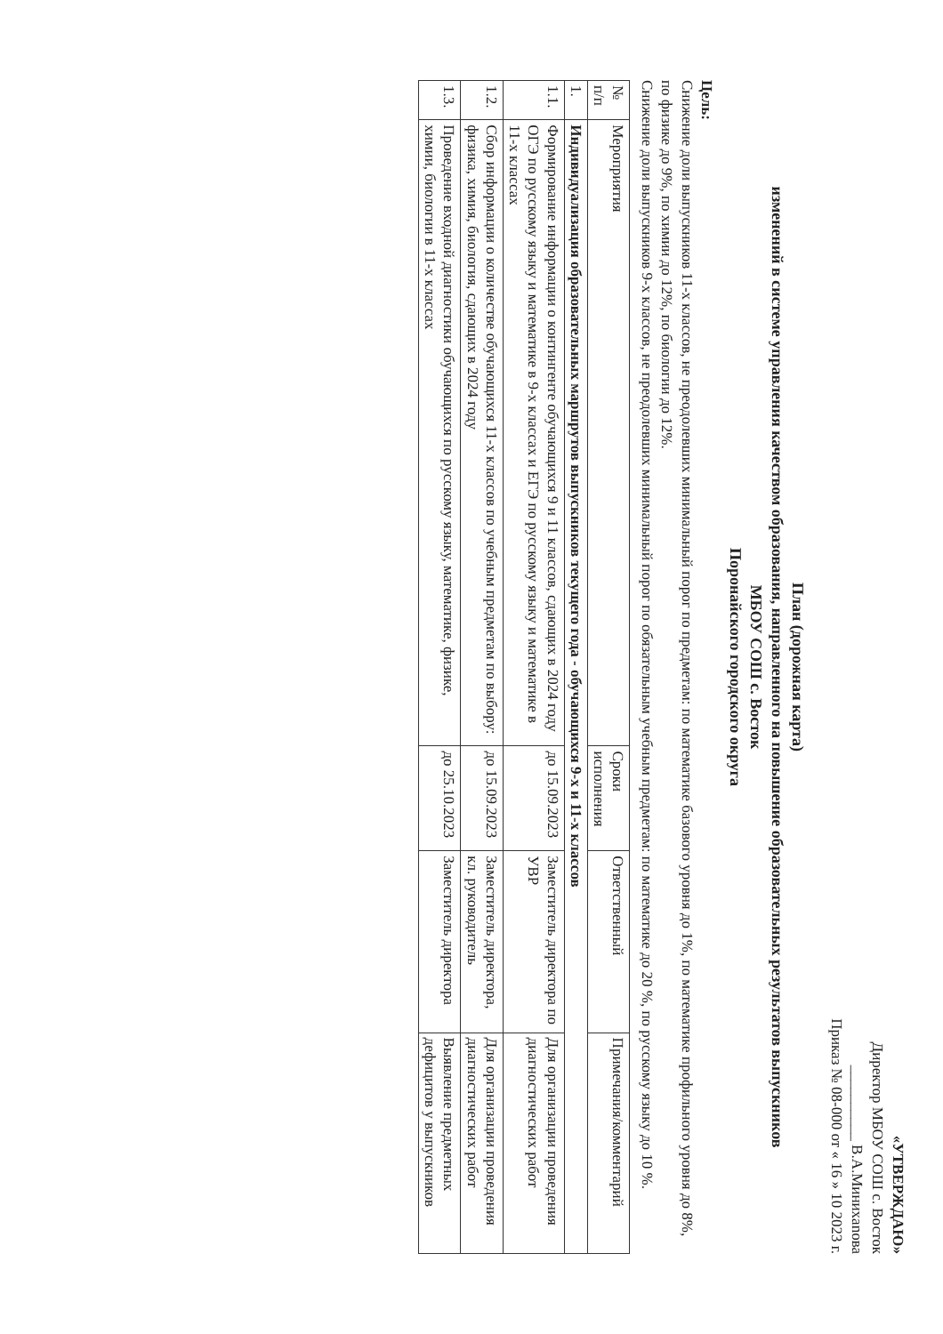«УТВЕРЖДАЮ»
Директор МБОУ СОШ с. Восток
__________ В.А.Минихanова
Приказ № 08-000 от « 16 » 10 2023 г.
План (дорожная карта)
изменений в системе управления качеством образования, направленного на повышение образовательных результатов выпускников
МБОУ СОШ с. Восток
Поронайского городского округа
Цель:
Снижение доли выпускников 11-х классов, не преодолевших минимальный порог по предметам: по математике базового уровня до 1%, по математике профильного уровня до 8%, по физике до 9%, по химии до 12%, по биологии до 12%.
Снижение доли выпускников 9-х классов, не преодолевших минимальный порог по обязательным учебным предметам: по математике до 20 %, по русскому языку до 10 %.
| № п/п | Мероприятия | Сроки исполнения | Ответственный | Примечания/комментарий |
| --- | --- | --- | --- | --- |
| 1. | Индивидуализация образовательных маршрутов выпускников текущего года - обучающихся 9-х и 11-х классов | | | |
| 1.1. | Формирование информации о контингенте обучающихся 9 и 11 классов, сдающих в 2024 году ОГЭ по русскому языку и математике в 9-х классах и ЕГЭ по русскому языку и математике в 11-х классах | до 15.09.2023 | Заместитель директора по УВР | Для организации проведения диагностических работ |
| 1.2. | Сбор информации о количестве обучающихся 11-х классов по учебным предметам по выбору: физика, химия, биология, сдающих в 2024 году | до 15.09.2023 | Заместитель директора, кл. руководитель | Для организации проведения диагностических работ |
| 1.3. | Проведение входной диагностики обучающихся по русскому языку, математике, физике, химии, биологии в 11-х классах | до 25.10.2023 | Заместитель директора | Выявление предметных дефицитов у выпускников |